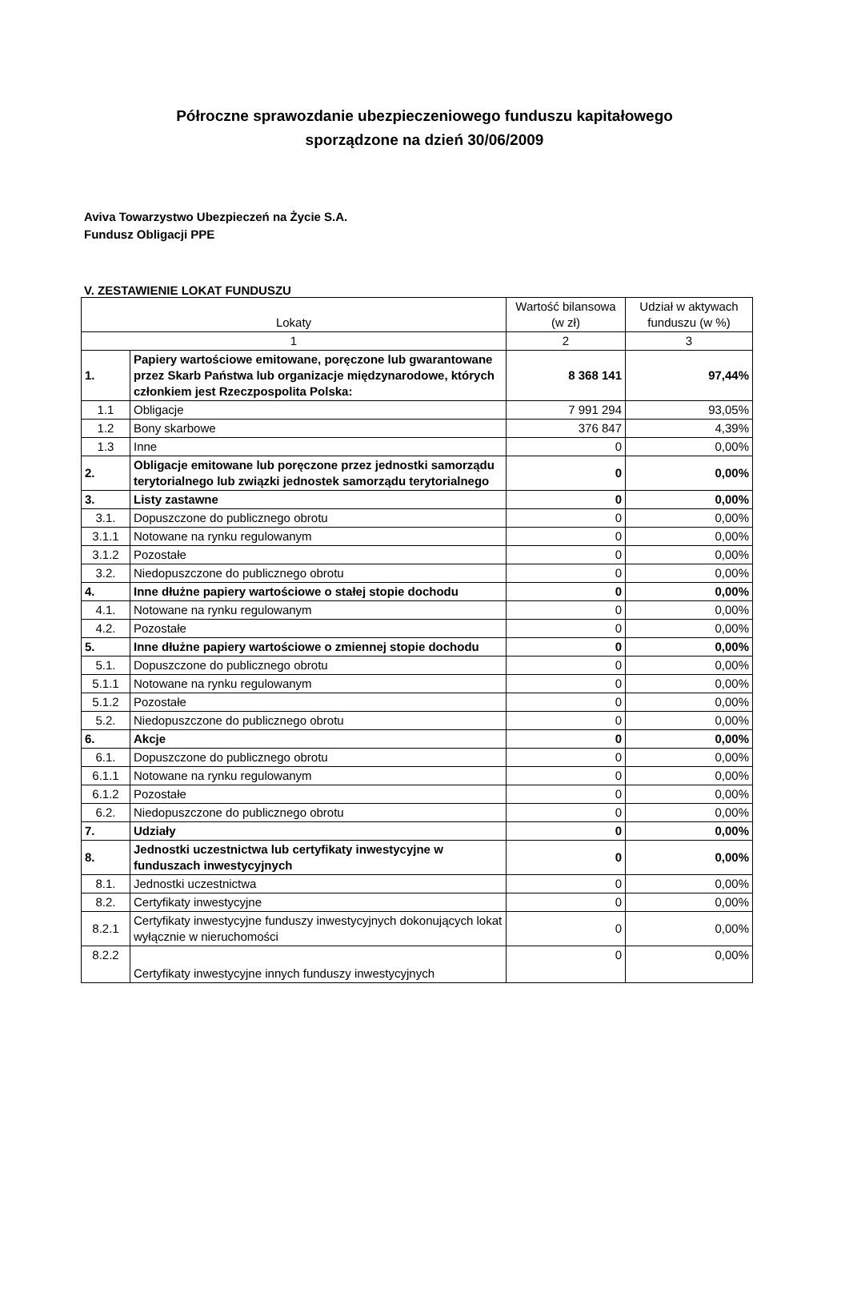Półroczne sprawozdanie ubezpieczeniowego funduszu kapitałowego
sporządzone na dzień 30/06/2009
Aviva Towarzystwo Ubezpieczeń na Życie S.A.
Fundusz Obligacji PPE
V. ZESTAWIENIE LOKAT FUNDUSZU
| Lokaty | | Wartość bilansowa (w zł) | Udział w aktywach funduszu (w %) |
| --- | --- | --- | --- |
| 1 | | 2 | 3 |
| 1. | Papiery wartościowe emitowane, poręczone lub gwarantowane przez Skarb Państwa lub organizacje międzynarodowe, których członkiem jest Rzeczpospolita Polska: | 8 368 141 | 97,44% |
| 1.1 | Obligacje | 7 991 294 | 93,05% |
| 1.2 | Bony skarbowe | 376 847 | 4,39% |
| 1.3 | Inne | 0 | 0,00% |
| 2. | Obligacje emitowane lub poręczone przez jednostki samorządu terytorialnego lub związki jednostek samorządu terytorialnego | 0 | 0,00% |
| 3. | Listy zastawne | 0 | 0,00% |
| 3.1. | Dopuszczone do publicznego obrotu | 0 | 0,00% |
| 3.1.1 | Notowane na rynku regulowanym | 0 | 0,00% |
| 3.1.2 | Pozostałe | 0 | 0,00% |
| 3.2. | Niedopuszczone do publicznego obrotu | 0 | 0,00% |
| 4. | Inne dłużne papiery wartościowe o stałej stopie dochodu | 0 | 0,00% |
| 4.1. | Notowane na rynku regulowanym | 0 | 0,00% |
| 4.2. | Pozostałe | 0 | 0,00% |
| 5. | Inne dłużne papiery wartościowe o zmiennej stopie dochodu | 0 | 0,00% |
| 5.1. | Dopuszczone do publicznego obrotu | 0 | 0,00% |
| 5.1.1 | Notowane na rynku regulowanym | 0 | 0,00% |
| 5.1.2 | Pozostałe | 0 | 0,00% |
| 5.2. | Niedopuszczone do publicznego obrotu | 0 | 0,00% |
| 6. | Akcje | 0 | 0,00% |
| 6.1. | Dopuszczone do publicznego obrotu | 0 | 0,00% |
| 6.1.1 | Notowane na rynku regulowanym | 0 | 0,00% |
| 6.1.2 | Pozostałe | 0 | 0,00% |
| 6.2. | Niedopuszczone do publicznego obrotu | 0 | 0,00% |
| 7. | Udziały | 0 | 0,00% |
| 8. | Jednostki uczestnictwa lub certyfikaty inwestycyjne w funduszach inwestycyjnych | 0 | 0,00% |
| 8.1. | Jednostki uczestnictwa | 0 | 0,00% |
| 8.2. | Certyfikaty inwestycyjne | 0 | 0,00% |
| 8.2.1 | Certyfikaty inwestycyjne funduszy inwestycyjnych dokonujących lokat wyłącznie w nieruchomości | 0 | 0,00% |
| 8.2.2 | Certyfikaty inwestycyjne innych funduszy inwestycyjnych | 0 | 0,00% |